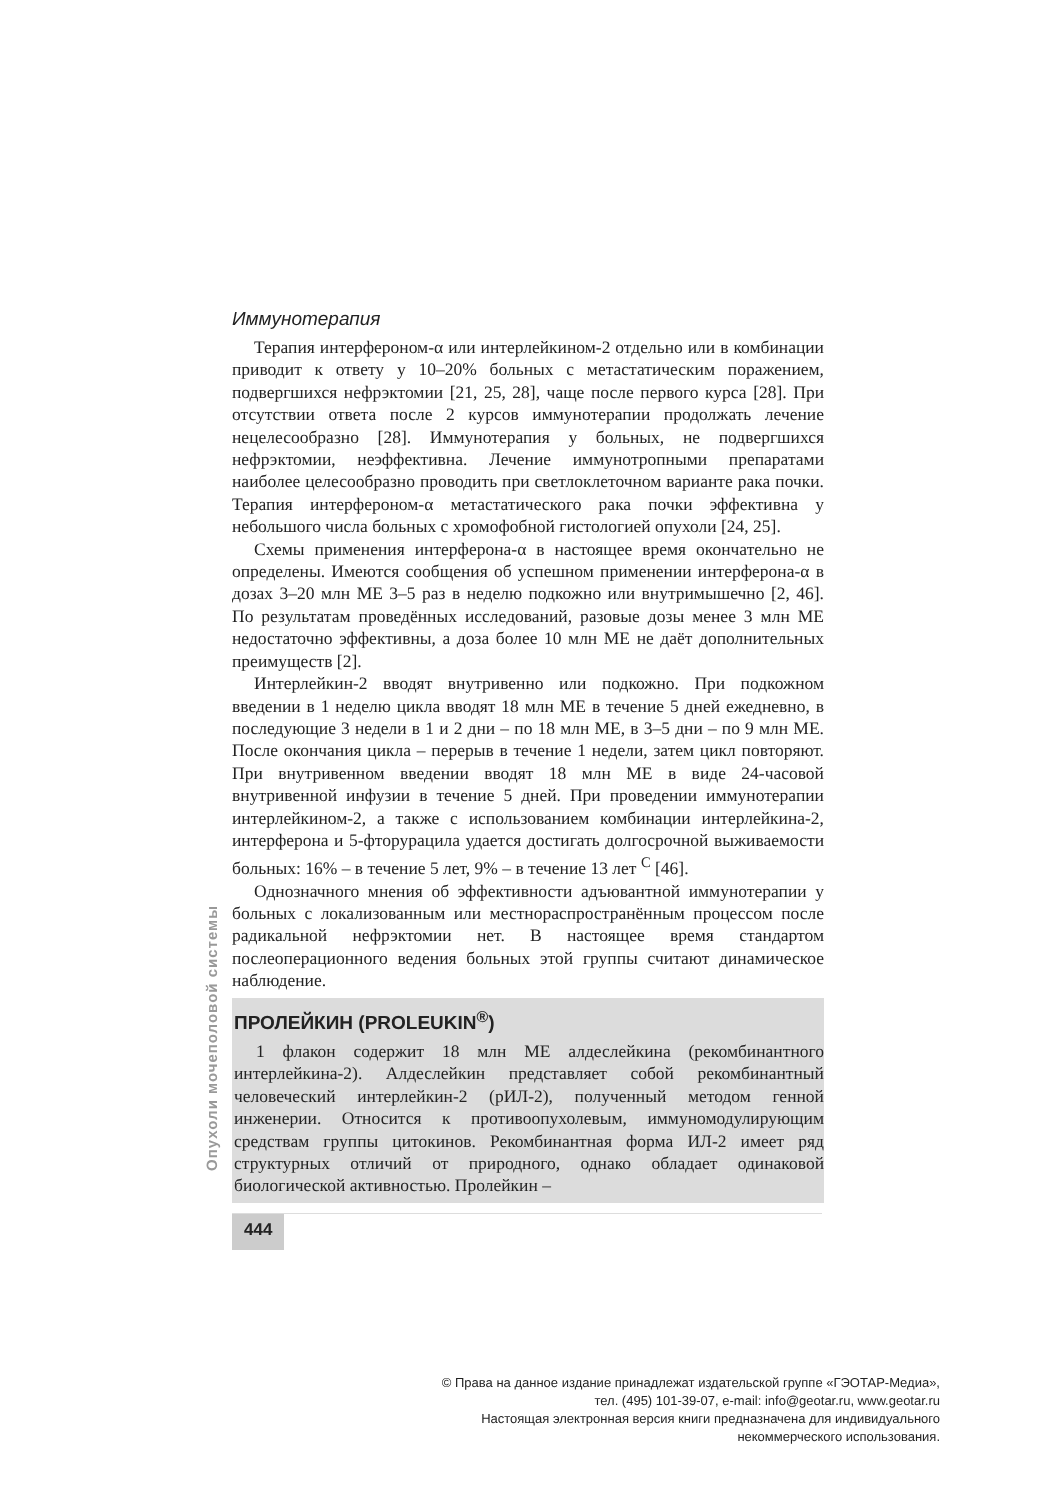Опухоли мочеполовой системы
Иммунотерапия
Терапия интерфероном-α или интерлейкином-2 отдельно или в комбинации приводит к ответу у 10–20% больных с метастатическим поражением, подвергшихся нефрэктомии [21, 25, 28], чаще после первого курса [28]. При отсутствии ответа после 2 курсов иммунотерапии продолжать лечение нецелесообразно [28]. Иммунотерапия у больных, не подвергшихся нефрэктомии, неэффективна. Лечение иммунотропными препаратами наиболее целесообразно проводить при светлоклеточном варианте рака почки. Терапия интерфероном-α метастатического рака почки эффективна у небольшого числа больных с хромофобной гистологией опухоли [24, 25].
Схемы применения интерферона-α в настоящее время окончательно не определены. Имеются сообщения об успешном применении интерферона-α в дозах 3–20 млн МЕ 3–5 раз в неделю подкожно или внутримышечно [2, 46]. По результатам проведённых исследований, разовые дозы менее 3 млн МЕ недостаточно эффективны, а доза более 10 млн МЕ не даёт дополнительных преимуществ [2].
Интерлейкин-2 вводят внутривенно или подкожно. При подкожном введении в 1 неделю цикла вводят 18 млн МЕ в течение 5 дней ежедневно, в последующие 3 недели в 1 и 2 дни – по 18 млн МЕ, в 3–5 дни – по 9 млн МЕ. После окончания цикла – перерыв в течение 1 недели, затем цикл повторяют. При внутривенном введении вводят 18 млн МЕ в виде 24-часовой внутривенной инфузии в течение 5 дней. При проведении иммунотерапии интерлейкином-2, а также с использованием комбинации интерлейкина-2, интерферона и 5-фторурацила удается достигать долгосрочной выживаемости больных: 16% – в течение 5 лет, 9% – в течение 13 лет <sup>C</sup> [46].
Однозначного мнения об эффективности адъювантной иммунотерапии у больных с локализованным или местнораспространённым процессом после радикальной нефрэктомии нет. В настоящее время стандартом послеоперационного ведения больных этой группы считают динамическое наблюдение.
ПРОЛЕЙКИН (PROLEUKIN<sup>®</sup>)
1 флакон содержит 18 млн МЕ алдеслейкина (рекомбинантного интерлейкина-2). Алдеслейкин представляет собой рекомбинантный человеческий интерлейкин-2 (рИЛ-2), полученный методом генной инженерии. Относится к противоопухолевым, иммуномодулирующим средствам группы цитокинов. Рекомбинантная форма ИЛ-2 имеет ряд структурных отличий от природного, однако обладает одинаковой биологической активностью. Пролейкин –
444
© Права на данное издание принадлежат издательской группе «ГЭОТАР-Медиа»,
тел. (495) 101-39-07, e-mail: info@geotar.ru, www.geotar.ru
Настоящая электронная версия книги предназначена для индивидуального
некоммерческого использования.